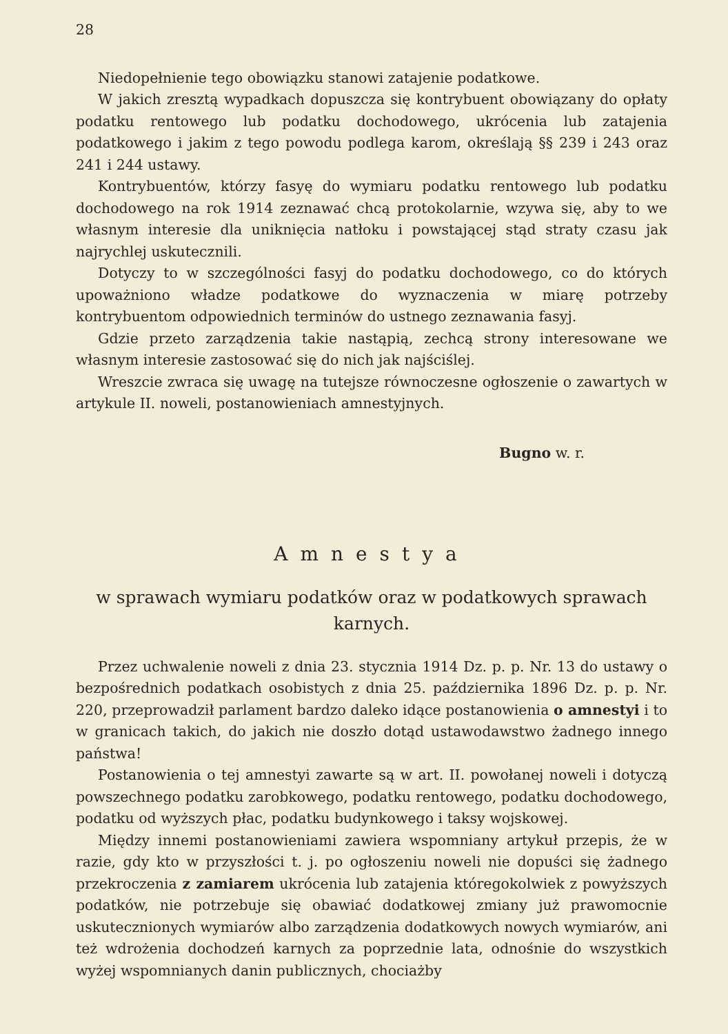28
Niedopełnienie tego obowiązku stanowi zatajenie podatkowe.
W jakich zresztą wypadkach dopuszcza się kontrybuent obowiązany do opłaty podatku rentowego lub podatku dochodowego, ukrócenia lub zatajenia podatkowego i jakim z tego powodu podlega karom, określają §§ 239 i 243 oraz 241 i 244 ustawy.
Kontrybuentów, którzy fasyę do wymiaru podatku rentowego lub podatku dochodowego na rok 1914 zeznawać chcą protokolarnie, wzywa się, aby to we własnym interesie dla uniknięcia natłoku i powstającej stąd straty czasu jak najrychlej uskutecznili.
Dotyczy to w szczególności fasyj do podatku dochodowego, co do których upoważniono władze podatkowe do wyznaczenia w miarę potrzeby kontrybuentom odpowiednich terminów do ustnego zeznawania fasyj.
Gdzie przeto zarządzenia takie nastąpią, zechcą strony interesowane we własnym interesie zastosować się do nich jak najściślej.
Wreszcie zwraca się uwagę na tutejsze równoczesne ogłoszenie o zawartych w artykule II. noweli, postanowieniach amnestyjnych.
Bugno w. r.
Amnestya
w sprawach wymiaru podatków oraz w podatkowych sprawach karnych.
Przez uchwalenie noweli z dnia 23. stycznia 1914 Dz. p. p. Nr. 13 do ustawy o bezpośrednich podatkach osobistych z dnia 25. października 1896 Dz. p. p. Nr. 220, przeprowadził parlament bardzo daleko idące postanowienia o amnestyi i to w granicach takich, do jakich nie doszło dotąd ustawodawstwo żadnego innego państwa!
Postanowienia o tej amnestyi zawarte są w art. II. powołanej noweli i dotyczą powszechnego podatku zarobkowego, podatku rentowego, podatku dochodowego, podatku od wyższych płac, podatku budynkowego i taksy wojskowej.
Między innemi postanowieniami zawiera wspomniany artykuł przepis, że w razie, gdy kto w przyszłości t. j. po ogłoszeniu noweli nie dopuści się żadnego przekroczenia z zamiarem ukrócenia lub zatajenia któregokolwiek z powyższych podatków, nie potrzebuje się obawiać dodatkowej zmiany już prawomocnie uskutecznionych wymiarów albo zarządzenia dodatkowych nowych wymiarów, ani też wdrożenia dochodzeń karnych za poprzednie lata, odnośnie do wszystkich wyżej wspomnianych danin publicznych, chociażby